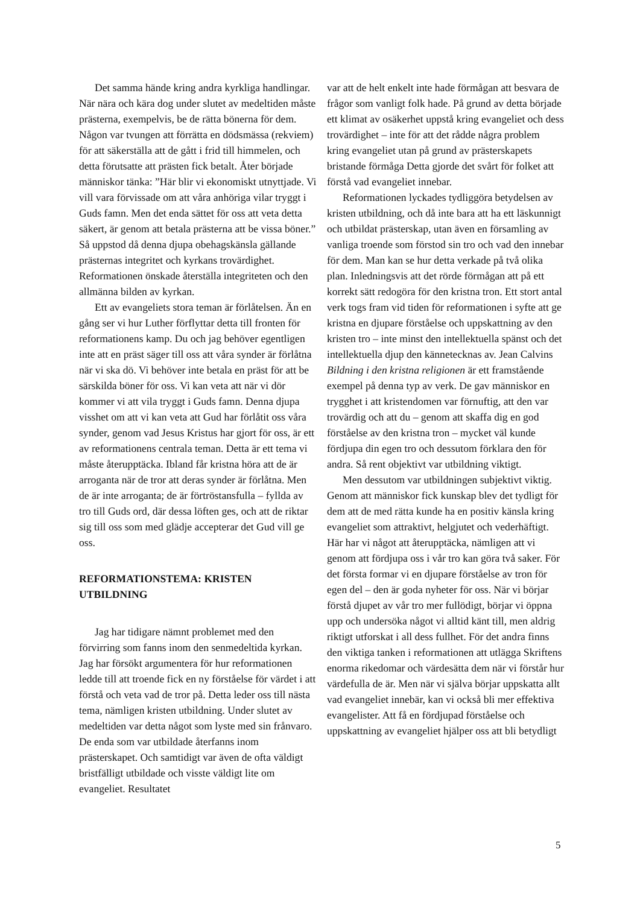Det samma hände kring andra kyrkliga handlingar. När nära och kära dog under slutet av medeltiden måste prästerna, exempelvis, be de rätta bönerna för dem. Någon var tvungen att förrätta en dödsmässa (rekviem) för att säkerställa att de gått i frid till himmelen, och detta förutsatte att prästen fick betalt. Åter började människor tänka: ”Här blir vi ekonomiskt utnyttjade. Vi vill vara förvissade om att våra anhöriga vilar tryggt i Guds famn. Men det enda sättet för oss att veta detta säkert, är genom att betala prästerna att be vissa böner.” Så uppstod då denna djupa obehagskänsla gällande prästernas integritet och kyrkans trovärdighet. Reformationen önskade återställa integriteten och den allmänna bilden av kyrkan.
Ett av evangeliets stora teman är förlåtelsen. Än en gång ser vi hur Luther förflyttar detta till fronten för reformationens kamp. Du och jag behöver egentligen inte att en präst säger till oss att våra synder är förlåtna när vi ska dö. Vi behöver inte betala en präst för att be särskilda böner för oss. Vi kan veta att när vi dör kommer vi att vila tryggt i Guds famn. Denna djupa visshet om att vi kan veta att Gud har förlåtit oss våra synder, genom vad Jesus Kristus har gjort för oss, är ett av reformationens centrala teman. Detta är ett tema vi måste återupptäcka. Ibland får kristna höra att de är arroganta när de tror att deras synder är förlåtna. Men de är inte arroganta; de är förtröstansfulla – fyllda av tro till Guds ord, där dessa löften ges, och att de riktar sig till oss som med glädje accepterar det Gud vill ge oss.
REFORMATIONSTEMA: KRISTEN UTBILDNING
Jag har tidigare nämnt problemet med den förvirring som fanns inom den senmedeltida kyrkan. Jag har försökt argumentera för hur reformationen ledde till att troende fick en ny förståelse för värdet i att förstå och veta vad de tror på. Detta leder oss till nästa tema, nämligen kristen utbildning. Under slutet av medeltiden var detta något som lyste med sin frånvaro. De enda som var utbildade återfanns inom prästerskapet. Och samtidigt var även de ofta väldigt bristfälligt utbildade och visste väldigt lite om evangeliet. Resultatet
var att de helt enkelt inte hade förmågan att besvara de frågor som vanligt folk hade. På grund av detta började ett klimat av osäkerhet uppstå kring evangeliet och dess trovärdighet – inte för att det rådde några problem kring evangeliet utan på grund av prästerskapets bristande förmåga Detta gjorde det svårt för folket att förstå vad evangeliet innebar.
Reformationen lyckades tydliggöra betydelsen av kristen utbildning, och då inte bara att ha ett läskunnigt och utbildat prästerskap, utan även en församling av vanliga troende som förstod sin tro och vad den innebar för dem. Man kan se hur detta verkade på två olika plan. Inledningsvis att det rörde förmågan att på ett korrekt sätt redogöra för den kristna tron. Ett stort antal verk togs fram vid tiden för reformationen i syfte att ge kristna en djupare förståelse och uppskattning av den kristen tro – inte minst den intellektuella spänst och det intellektuella djup den kännetecknas av. Jean Calvins Bildning i den kristna religionen är ett framstående exempel på denna typ av verk. De gav människor en trygghet i att kristendomen var förnuftig, att den var trovärdig och att du – genom att skaffa dig en god förståelse av den kristna tron – mycket väl kunde fördjupa din egen tro och dessutom förklara den för andra. Så rent objektivt var utbildning viktigt.
Men dessutom var utbildningen subjektivt viktig. Genom att människor fick kunskap blev det tydligt för dem att de med rätta kunde ha en positiv känsla kring evangeliet som attraktivt, helgjutet och vederhäftigt. Här har vi något att återupptäcka, nämligen att vi genom att fördjupa oss i vår tro kan göra två saker. För det första formar vi en djupare förståelse av tron för egen del – den är goda nyheter för oss. När vi börjar förstå djupet av vår tro mer fullödigt, börjar vi öppna upp och undersöka något vi alltid känt till, men aldrig riktigt utforskat i all dess fullhet. För det andra finns den viktiga tanken i reformationen att utlägga Skriftens enorma rikedomar och värdesätta dem när vi förstår hur värdefulla de är. Men när vi själva börjar uppskatta allt vad evangeliet innebär, kan vi också bli mer effektiva evangelister. Att få en fördjupad förståelse och uppskattning av evangeliet hjälper oss att bli betydligt
5